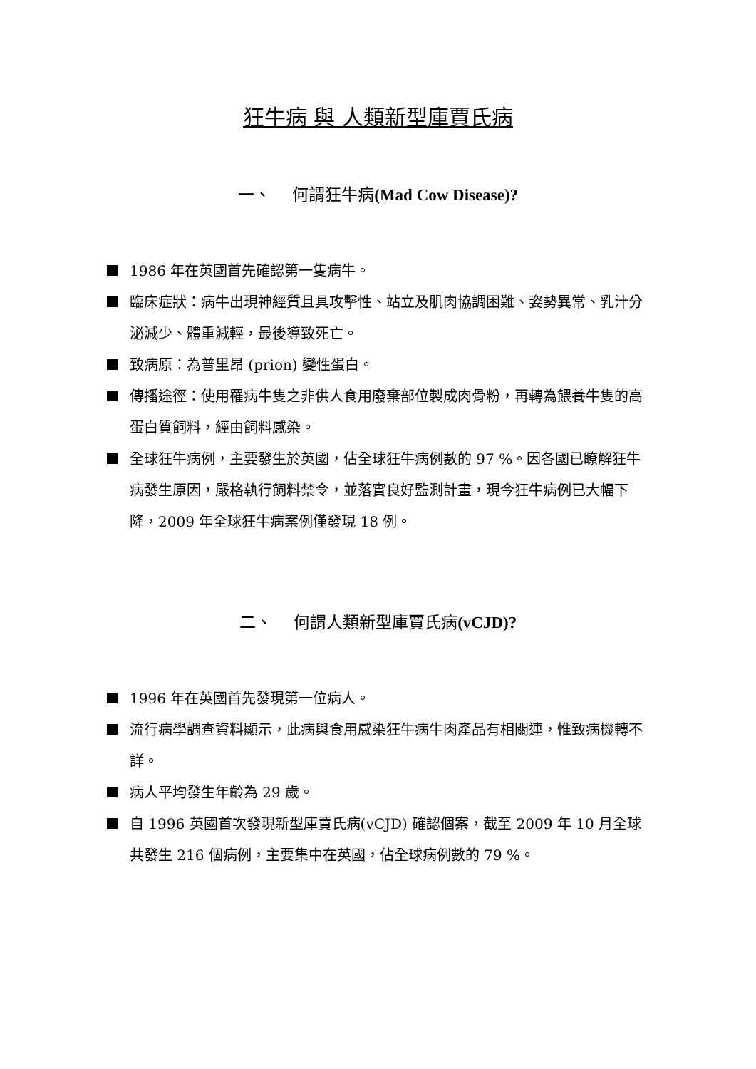狂牛病 與 人類新型庫賈氏病
一、　 何謂狂牛病(Mad Cow Disease)?
1986 年在英國首先確認第一隻病牛。
臨床症狀：病牛出現神經質且具攻擊性、站立及肌肉協調困難、姿勢異常、乳汁分泌減少、體重減輕，最後導致死亡。
致病原：為普里昂 (prion) 變性蛋白。
傳播途徑：使用罹病牛隻之非供人食用廢棄部位製成肉骨粉，再轉為餵養牛隻的高蛋白質飼料，經由飼料感染。
全球狂牛病例，主要發生於英國，佔全球狂牛病例數的 97 %。因各國已瞭解狂牛病發生原因，嚴格執行飼料禁令，並落實良好監測計畫，現今狂牛病例已大幅下降，2009 年全球狂牛病案例僅發現 18 例。
二、　 何謂人類新型庫賈氏病(vCJD)?
1996 年在英國首先發現第一位病人。
流行病學調查資料顯示，此病與食用感染狂牛病牛肉產品有相關連，惟致病機轉不詳。
病人平均發生年齡為 29 歲。
自 1996 英國首次發現新型庫賈氏病(vCJD) 確認個案，截至 2009 年 10 月全球共發生 216 個病例，主要集中在英國，佔全球病例數的 79 %。